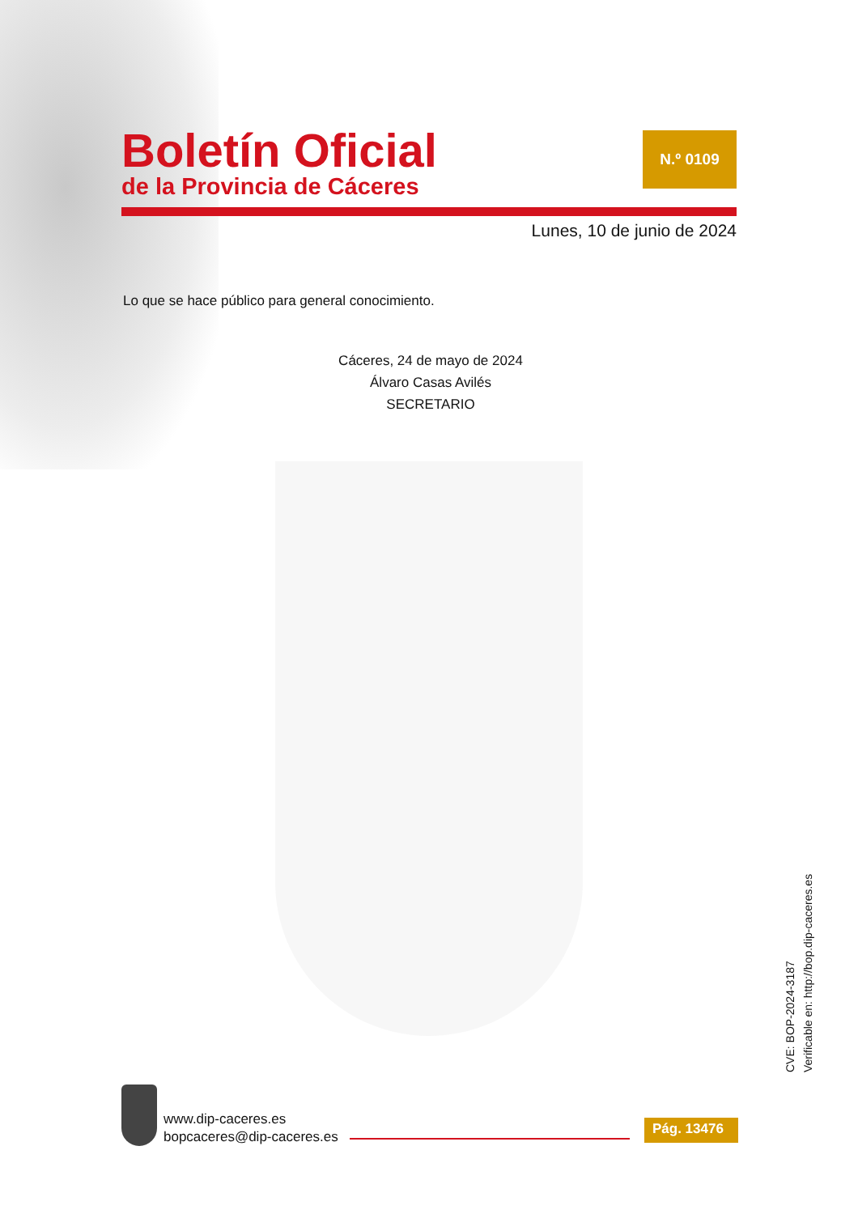Boletín Oficial
de la Provincia de Cáceres
N.º 0109
Lunes, 10 de junio de 2024
Lo que se hace público para general conocimiento.
Cáceres, 24 de mayo de 2024
Álvaro Casas Avilés
SECRETARIO
CVE: BOP-2024-3187
Verificable en: http://bop.dip-caceres.es
www.dip-caceres.es
bopcaceres@dip-caceres.es
Pág. 13476